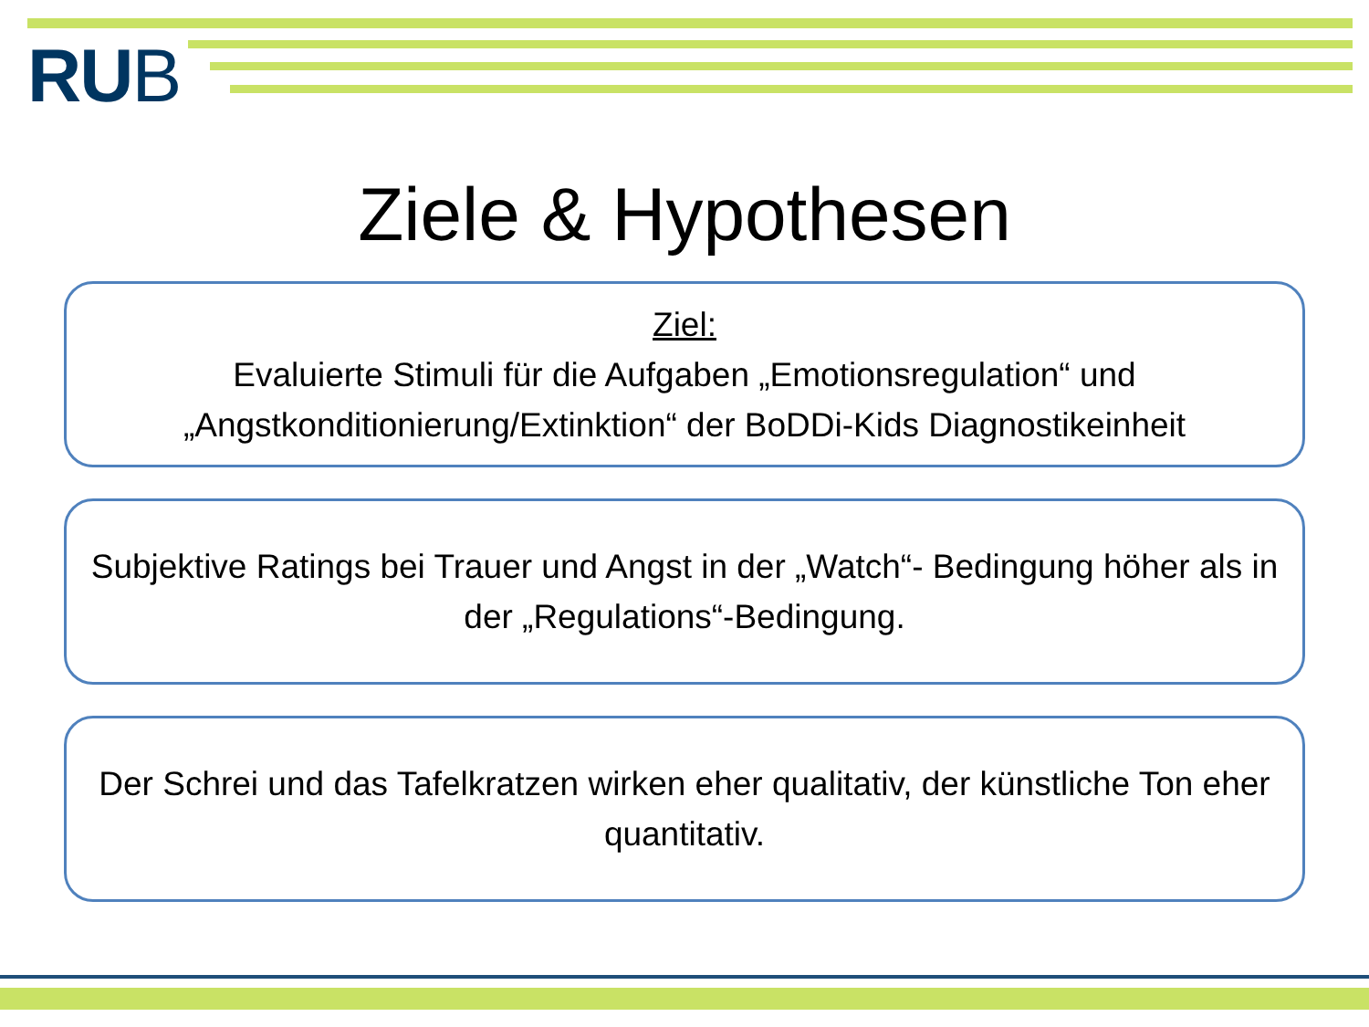RUB
Ziele & Hypothesen
Ziel:
Evaluierte Stimuli für die Aufgaben „Emotionsregulation“ und „Angstkonditionierung/Extinktion“ der BoDDi-Kids Diagnostikeinheit
Subjektive Ratings bei Trauer und Angst in der „Watch“- Bedingung höher als in der „Regulations“-Bedingung.
Der Schrei und das Tafelkratzen wirken eher qualitativ, der künstliche Ton eher quantitativ.